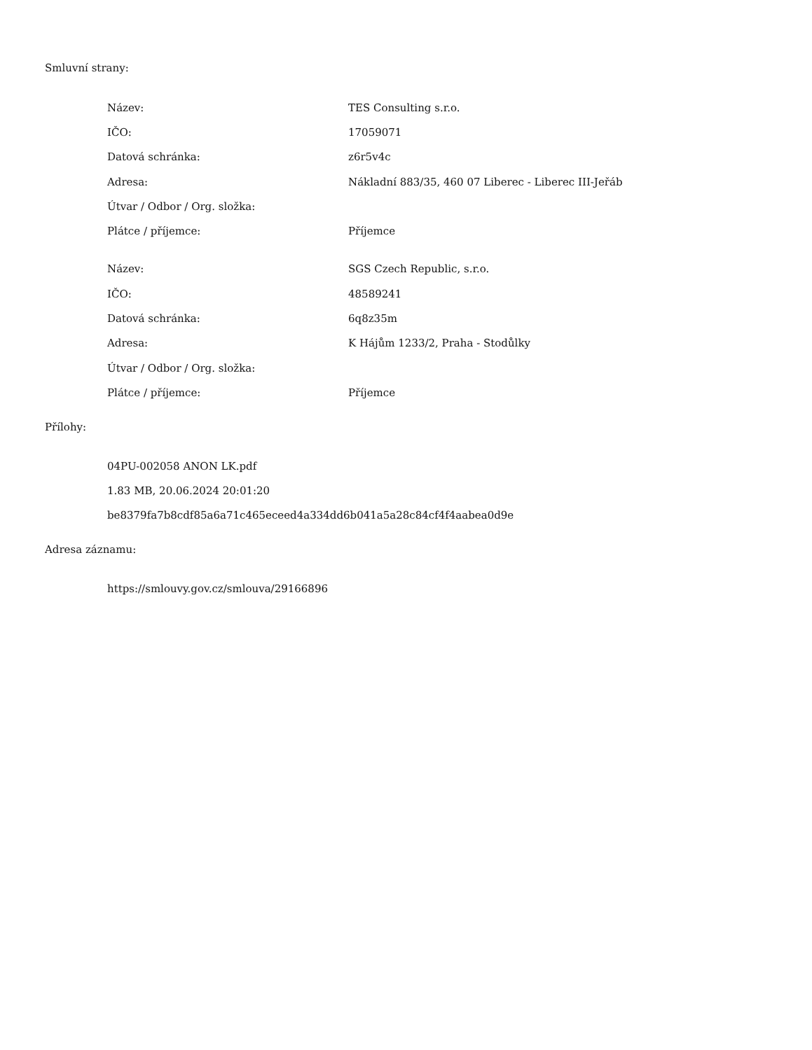Smluvní strany:
| Název: | TES Consulting s.r.o. |
| IČO: | 17059071 |
| Datová schránka: | z6r5v4c |
| Adresa: | Nákladní 883/35, 460 07 Liberec - Liberec III-Jeřáb |
| Útvar / Odbor / Org. složka: | |
| Plátce / příjemce: | Příjemce |
| Název: | SGS Czech Republic, s.r.o. |
| IČO: | 48589241 |
| Datová schránka: | 6q8z35m |
| Adresa: | K Hájům 1233/2, Praha - Stodůlky |
| Útvar / Odbor / Org. složka: | |
| Plátce / příjemce: | Příjemce |
Přílohy:
04PU-002058 ANON LK.pdf
1.83 MB, 20.06.2024 20:01:20
be8379fa7b8cdf85a6a71c465eceed4a334dd6b041a5a28c84cf4f4aabea0d9e
Adresa záznamu:
https://smlouvy.gov.cz/smlouva/29166896